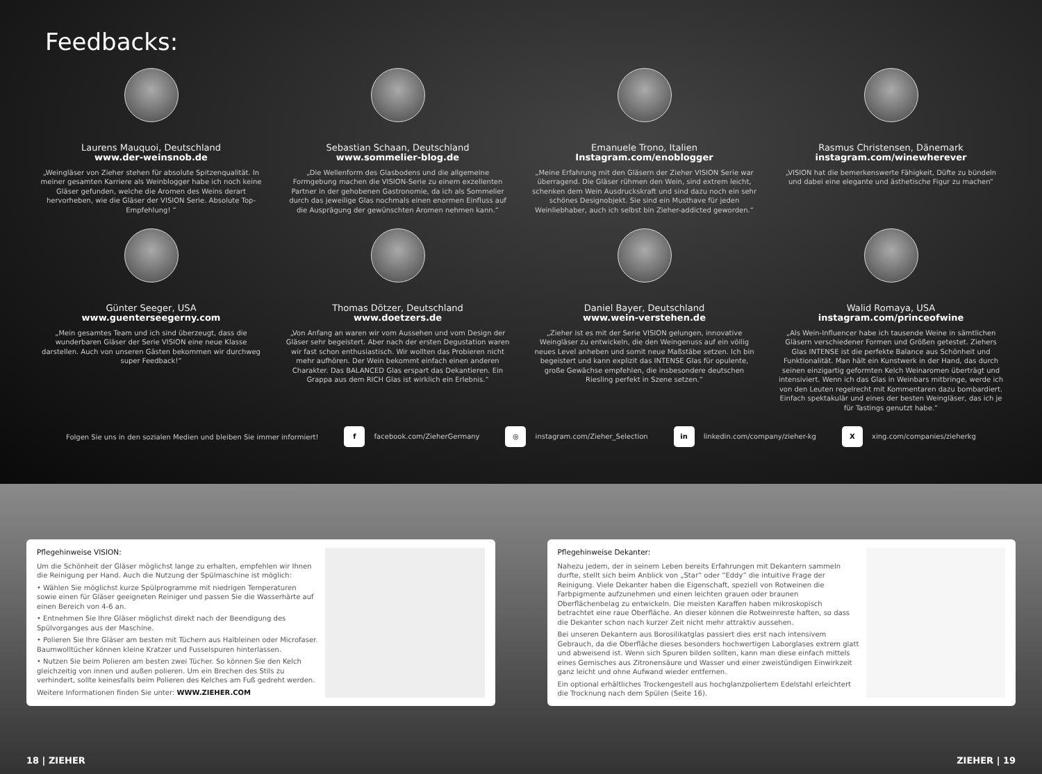Feedbacks:
Laurens Mauquoi, Deutschland
www.der-weinsnob.de
„Weingläser von Zieher stehen für absolute Spitzenqualität. In meiner gesamten Karriere als Weinblogger habe ich noch keine Gläser gefunden, welche die Aromen des Weins derart hervorheben, wie die Gläser der VISION Serie. Absolute Top-Empfehlung! “
Sebastian Schaan, Deutschland
www.sommelier-blog.de
„Die Wellenform des Glasbodens und die allgemeine Formgebung machen die VISION-Serie zu einem exzellenten Partner in der gehobenen Gastronomie, da ich als Sommelier durch das jeweilige Glas nochmals einen enormen Einfluss auf die Ausprägung der gewünschten Aromen nehmen kann.“
Emanuele Trono, Italien
Instagram.com/enoblogger
„Meine Erfahrung mit den Gläsern der Zieher VISION Serie war überragend. Die Gläser rühmen den Wein, sind extrem leicht, schenken dem Wein Ausdruckskraft und sind dazu noch ein sehr schönes Designobjekt. Sie sind ein Musthave für jeden Weinliebhaber, auch ich selbst bin Zieher-addicted geworden.“
Rasmus Christensen, Dänemark
instagram.com/winewherever
„VISION hat die bemerkenswerte Fähigkeit, Düfte zu bündeln und dabei eine elegante und ästhetische Figur zu machen“
Günter Seeger, USA
www.guenterseegerny.com
„Mein gesamtes Team und ich sind überzeugt, dass die wunderbaren Gläser der Serie VISION eine neue Klasse darstellen. Auch von unseren Gästen bekommen wir durchweg super Feedback!“
Thomas Dötzer, Deutschland
www.doetzers.de
„Von Anfang an waren wir vom Aussehen und vom Design der Gläser sehr begeistert. Aber nach der ersten Degustation waren wir fast schon enthusiastisch. Wir wollten das Probieren nicht mehr aufhören. Der Wein bekommt einfach einen anderen Charakter. Das BALANCED Glas erspart das Dekantieren. Ein Grappa aus dem RICH Glas ist wirklich ein Erlebnis.“
Daniel Bayer, Deutschland
www.wein-verstehen.de
„Zieher ist es mit der Serie VISION gelungen, innovative Weingläser zu entwickeln, die den Weingenuss auf ein völlig neues Level anheben und somit neue Maßstäbe setzen. Ich bin begeistert und kann explizit das INTENSE Glas für opulente, große Gewächse empfehlen, die insbesondere deutschen Riesling perfekt in Szene setzen.“
Walid Romaya, USA
instagram.com/princeofwine
„Als Wein-Influencer habe ich tausende Weine in sämtlichen Gläsern verschiedener Formen und Größen getestet. Ziehers Glas INTENSE ist die perfekte Balance aus Schönheit und Funktionalität. Man hält ein Kunstwerk in der Hand, das durch seinen einzigartig geformten Kelch Weinaromen überträgt und intensiviert. Wenn ich das Glas in Weinbars mitbringe, werde ich von den Leuten regelrecht mit Kommentaren dazu bombardiert. Einfach spektakulär und eines der besten Weingläser, das ich je für Tastings genutzt habe.“
Folgen Sie uns in den sozialen Medien und bleiben Sie immer informiert! f facebook.com/ZieherGermany ◎ instagram.com/Zieher_Selection in linkedin.com/company/zieher-kg X xing.com/companies/zieherkg
Pflegehinweise VISION:
Um die Schönheit der Gläser möglichst lange zu erhalten, empfehlen wir Ihnen die Reinigung per Hand. Auch die Nutzung der Spülmaschine ist möglich:
• Wählen Sie möglichst kurze Spülprogramme mit niedrigen Temperaturen sowie einen für Gläser geeigneten Reiniger und passen Sie die Wasserhärte auf einen Bereich von 4-6 an.
• Entnehmen Sie Ihre Gläser möglichst direkt nach der Beendigung des Spülvorganges aus der Maschine.
• Polieren Sie Ihre Gläser am besten mit Tüchern aus Halbleinen oder Microfaser. Baumwolltücher können kleine Kratzer und Fusselspuren hinterlassen.
• Nutzen Sie beim Polieren am besten zwei Tücher. So können Sie den Kelch gleichzeitig von innen und außen polieren. Um ein Brechen des Stils zu verhindert, sollte keinesfalls beim Polieren des Kelches am Fuß gedreht werden.
Weitere Informationen finden Sie unter: WWW.ZIEHER.COM
Pflegehinweise Dekanter:
Nahezu jedem, der in seinem Leben bereits Erfahrungen mit Dekantern sammeln durfte, stellt sich beim Anblick von „Star“ oder “Eddy” die intuitive Frage der Reinigung. Viele Dekanter haben die Eigenschaft, speziell von Rotweinen die Farbpigmente aufzunehmen und einen leichten grauen oder braunen Oberflächenbelag zu entwickeln. Die meisten Karaffen haben mikroskopisch betrachtet eine raue Oberfläche. An dieser können die Rotweinreste haften, so dass die Dekanter schon nach kurzer Zeit nicht mehr attraktiv aussehen.
Bei unseren Dekantern aus Borosilikatglas passiert dies erst nach intensivem Gebrauch, da die Oberfläche dieses besonders hochwertigen Laborglases extrem glatt und abweisend ist. Wenn sich Spuren bilden sollten, kann man diese einfach mittels eines Gemisches aus Zitronensäure und Wasser und einer zweistündigen Einwirkzeit ganz leicht und ohne Aufwand wieder entfernen.
Ein optional erhältliches Trockengestell aus hochglanzpoliertem Edelstahl erleichtert die Trocknung nach dem Spülen (Seite 16).
18 | ZIEHER ZIEHER | 19